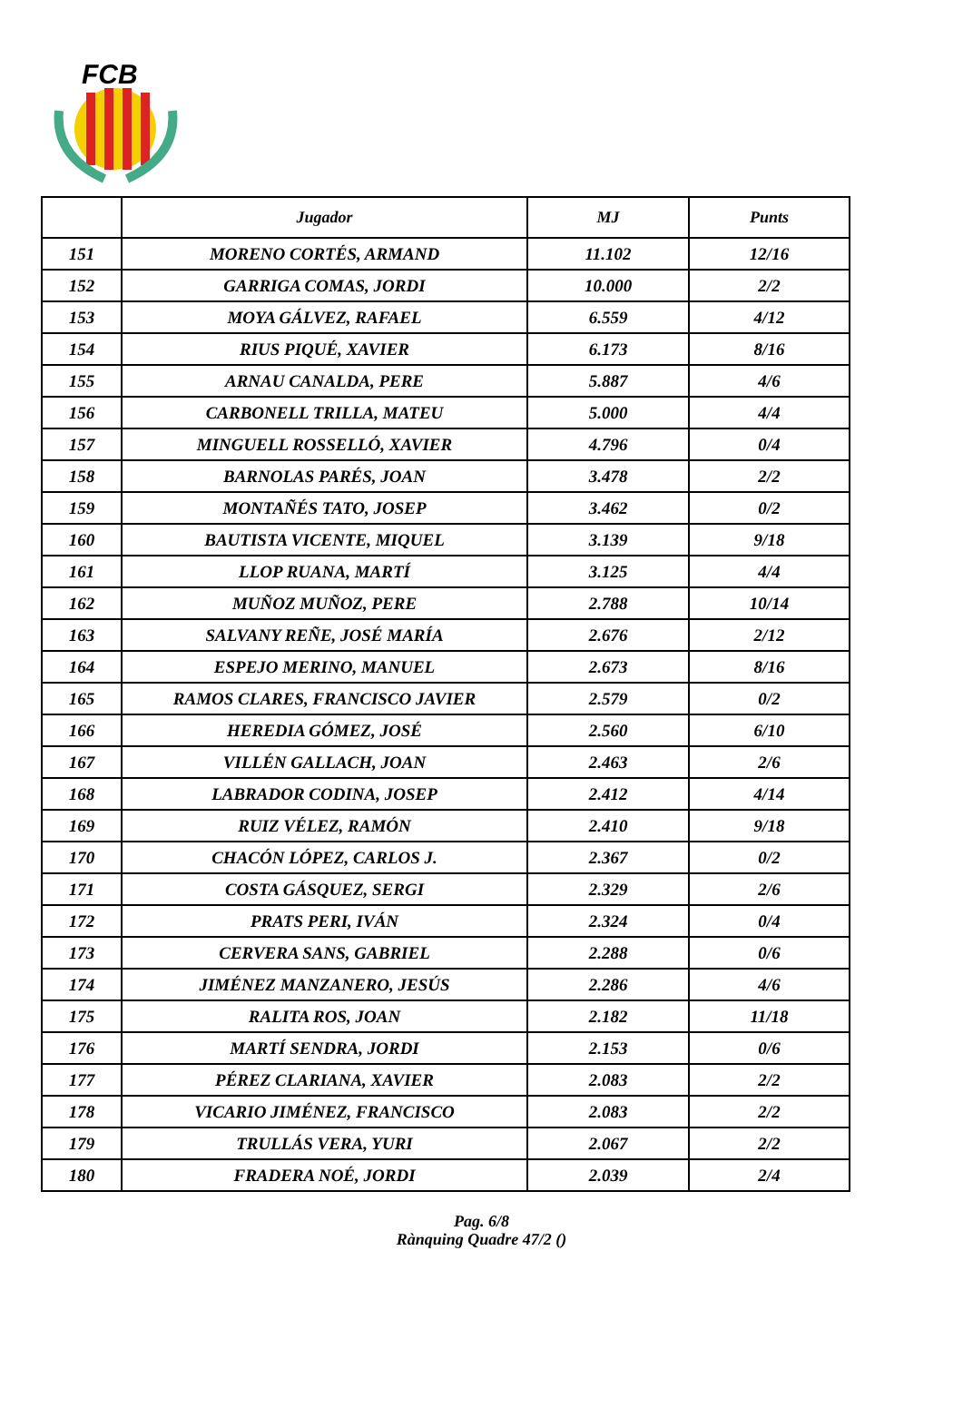FCB
| | Jugador | MJ | Punts |
| --- | --- | --- | --- |
| 151 | MORENO CORTÉS, ARMAND | 11.102 | 12/16 |
| 152 | GARRIGA COMAS, JORDI | 10.000 | 2/2 |
| 153 | MOYA GÁLVEZ, RAFAEL | 6.559 | 4/12 |
| 154 | RIUS PIQUÉ, XAVIER | 6.173 | 8/16 |
| 155 | ARNAU CANALDA, PERE | 5.887 | 4/6 |
| 156 | CARBONELL TRILLA, MATEU | 5.000 | 4/4 |
| 157 | MINGUELL ROSSELLÓ, XAVIER | 4.796 | 0/4 |
| 158 | BARNOLAS PARÉS, JOAN | 3.478 | 2/2 |
| 159 | MONTAÑÉS TATO, JOSEP | 3.462 | 0/2 |
| 160 | BAUTISTA VICENTE, MIQUEL | 3.139 | 9/18 |
| 161 | LLOP RUANA, MARTÍ | 3.125 | 4/4 |
| 162 | MUÑOZ MUÑOZ, PERE | 2.788 | 10/14 |
| 163 | SALVANY REÑE, JOSÉ MARÍA | 2.676 | 2/12 |
| 164 | ESPEJO MERINO, MANUEL | 2.673 | 8/16 |
| 165 | RAMOS CLARES, FRANCISCO JAVIER | 2.579 | 0/2 |
| 166 | HEREDIA GÓMEZ, JOSÉ | 2.560 | 6/10 |
| 167 | VILLÉN GALLACH, JOAN | 2.463 | 2/6 |
| 168 | LABRADOR CODINA, JOSEP | 2.412 | 4/14 |
| 169 | RUIZ VÉLEZ, RAMÓN | 2.410 | 9/18 |
| 170 | CHACÓN LÓPEZ, CARLOS J. | 2.367 | 0/2 |
| 171 | COSTA GÁSQUEZ, SERGI | 2.329 | 2/6 |
| 172 | PRATS PERI, IVÁN | 2.324 | 0/4 |
| 173 | CERVERA SANS, GABRIEL | 2.288 | 0/6 |
| 174 | JIMÉNEZ MANZANERO, JESÚS | 2.286 | 4/6 |
| 175 | RALITA ROS, JOAN | 2.182 | 11/18 |
| 176 | MARTÍ SENDRA, JORDI | 2.153 | 0/6 |
| 177 | PÉREZ CLARIANA, XAVIER | 2.083 | 2/2 |
| 178 | VICARIO JIMÉNEZ, FRANCISCO | 2.083 | 2/2 |
| 179 | TRULLÁS VERA, YURI | 2.067 | 2/2 |
| 180 | FRADERA NOÉ, JORDI | 2.039 | 2/4 |
Pag. 6/8
Rànquing Quadre 47/2 ()